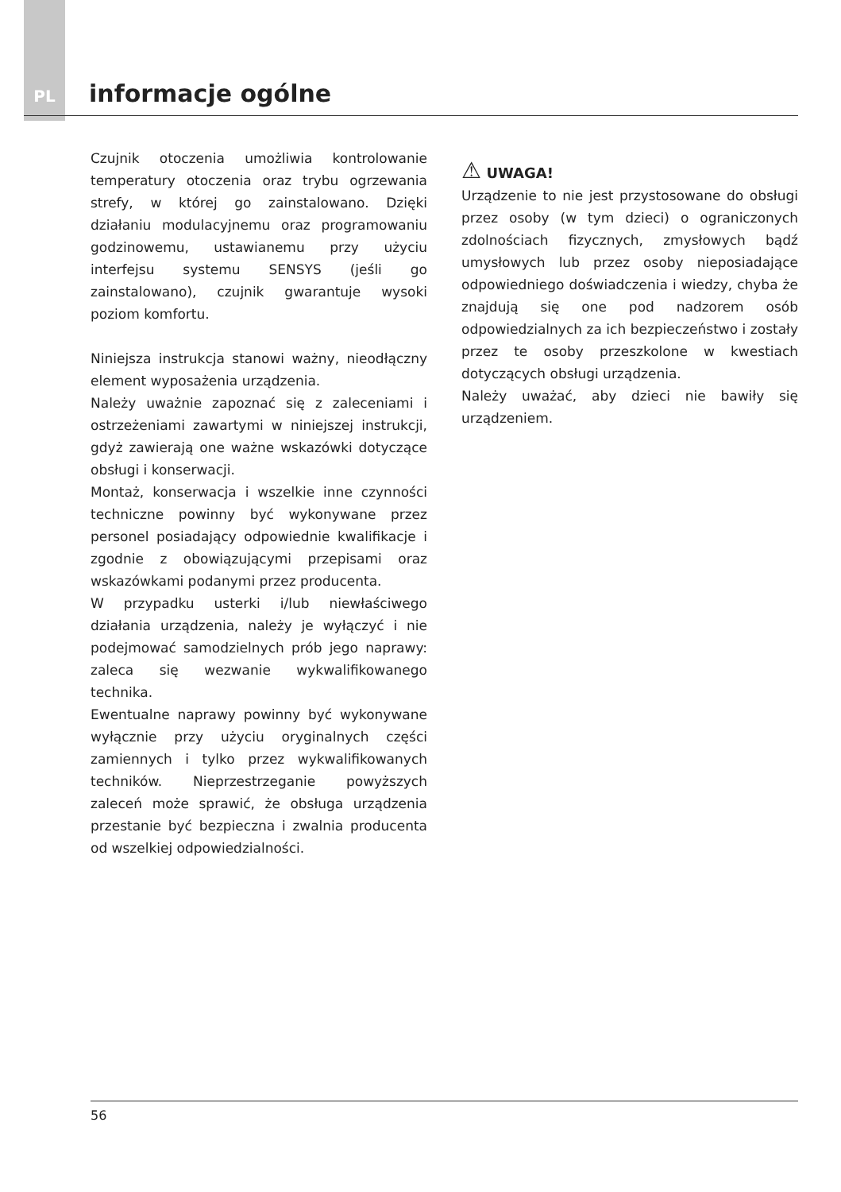PL
informacje ogólne
Czujnik otoczenia umożliwia kontrolowanie temperatury otoczenia oraz trybu ogrzewania strefy, w której go zainstalowano. Dzięki działaniu modulacyjnemu oraz programowaniu godzinowemu, ustawianemu przy użyciu interfejsu systemu SENSYS (jeśli go zainstalowano), czujnik gwarantuje wysoki poziom komfortu.
Niniejsza instrukcja stanowi ważny, nieodłączny element wyposażenia urządzenia.
Należy uważnie zapoznać się z zaleceniami i ostrzeżeniami zawartymi w niniejszej instrukcji, gdyż zawierają one ważne wskazówki dotyczące obsługi i konserwacji.
Montaż, konserwacja i wszelkie inne czynności techniczne powinny być wykonywane przez personel posiadający odpowiednie kwalifikacje i zgodnie z obowiązującymi przepisami oraz wskazówkami podanymi przez producenta.
W przypadku usterki i/lub niewłaściwego działania urządzenia, należy je wyłączyć i nie podejmować samodzielnych prób jego naprawy: zaleca się wezwanie wykwalifikowanego technika.
Ewentualne naprawy powinny być wykonywane wyłącznie przy użyciu oryginalnych części zamiennych i tylko przez wykwalifikowanych techników. Nieprzestrzeganie powyższych zaleceń może sprawić, że obsługa urządzenia przestanie być bezpieczna i zwalnia producenta od wszelkiej odpowiedzialności.
⚠ UWAGA!
Urządzenie to nie jest przystosowane do obsługi przez osoby (w tym dzieci) o ograniczonych zdolnościach fizycznych, zmysłowych bądź umysłowych lub przez osoby nieposiadające odpowiedniego doświadczenia i wiedzy, chyba że znajdują się one pod nadzorem osób odpowiedzialnych za ich bezpieczeństwo i zostały przez te osoby przeszkolone w kwestiach dotyczących obsługi urządzenia.
Należy uważać, aby dzieci nie bawiły się urządzeniem.
56